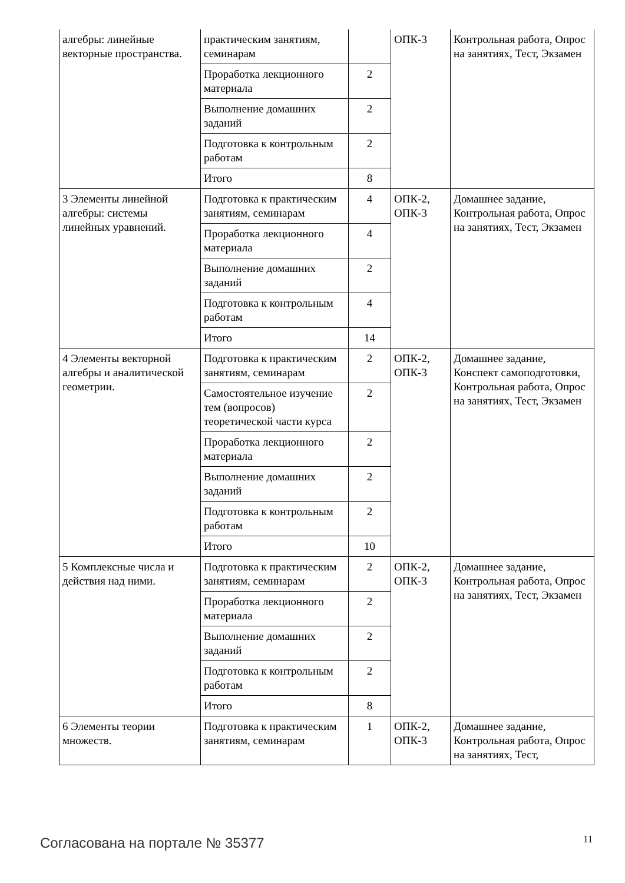| алгебры: линейные векторные пространства. | практическим занятиям, семинарам | | ОПК-3 | Контрольная работа, Опрос на занятиях, Тест, Экзамен |
| | Проработка лекционного материала | 2 | | |
| | Выполнение домашних заданий | 2 | | |
| | Подготовка к контрольным работам | 2 | | |
| | Итого | 8 | | |
| 3 Элементы линейной алгебры: системы линейных уравнений. | Подготовка к практическим занятиям, семинарам | 4 | ОПК-2, ОПК-3 | Домашнее задание, Контрольная работа, Опрос на занятиях, Тест, Экзамен |
| | Проработка лекционного материала | 4 | | |
| | Выполнение домашних заданий | 2 | | |
| | Подготовка к контрольным работам | 4 | | |
| | Итого | 14 | | |
| 4 Элементы векторной алгебры и аналитической геометрии. | Подготовка к практическим занятиям, семинарам | 2 | ОПК-2, ОПК-3 | Домашнее задание, Конспект самоподготовки, Контрольная работа, Опрос на занятиях, Тест, Экзамен |
| | Самостоятельное изучение тем (вопросов) теоретической части курса | 2 | | |
| | Проработка лекционного материала | 2 | | |
| | Выполнение домашних заданий | 2 | | |
| | Подготовка к контрольным работам | 2 | | |
| | Итого | 10 | | |
| 5 Комплексные числа и действия над ними. | Подготовка к практическим занятиям, семинарам | 2 | ОПК-2, ОПК-3 | Домашнее задание, Контрольная работа, Опрос на занятиях, Тест, Экзамен |
| | Проработка лекционного материала | 2 | | |
| | Выполнение домашних заданий | 2 | | |
| | Подготовка к контрольным работам | 2 | | |
| | Итого | 8 | | |
| 6 Элементы теории множеств. | Подготовка к практическим занятиям, семинарам | 1 | ОПК-2, ОПК-3 | Домашнее задание, Контрольная работа, Опрос на занятиях, Тест, |
Согласована на портале № 35377 11